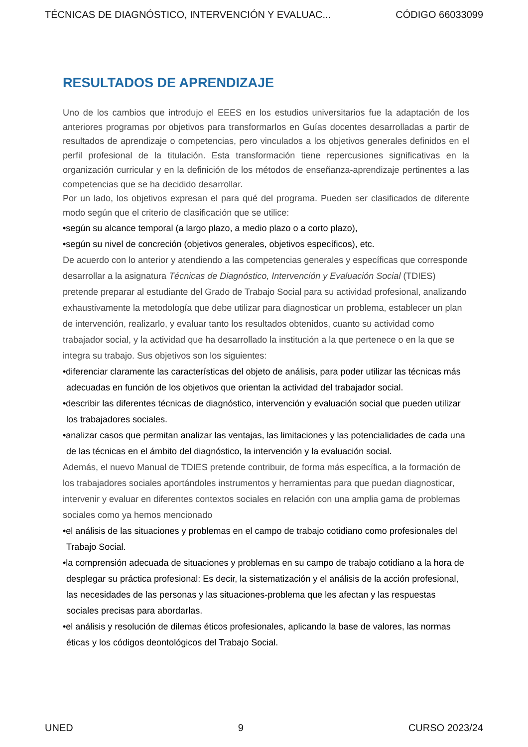TÉCNICAS DE DIAGNÓSTICO, INTERVENCIÓN Y EVALUAC... CÓDIGO 66033099
RESULTADOS DE APRENDIZAJE
Uno de los cambios que introdujo el EEES en los estudios universitarios fue la adaptación de los anteriores programas por objetivos para transformarlos en Guías docentes desarrolladas a partir de resultados de aprendizaje o competencias, pero vinculados a los objetivos generales definidos en el perfil profesional de la titulación. Esta transformación tiene repercusiones significativas en la organización curricular y en la definición de los métodos de enseñanza-aprendizaje pertinentes a las competencias que se ha decidido desarrollar.
Por un lado, los objetivos expresan el para qué del programa. Pueden ser clasificados de diferente modo según que el criterio de clasificación que se utilice:
•según su alcance temporal (a largo plazo, a medio plazo o a corto plazo),
•según su nivel de concreción (objetivos generales, objetivos específicos), etc.
De acuerdo con lo anterior y atendiendo a las competencias generales y específicas que corresponde desarrollar a la asignatura Técnicas de Diagnóstico, Intervención y Evaluación Social (TDIES) pretende preparar al estudiante del Grado de Trabajo Social para su actividad profesional, analizando exhaustivamente la metodología que debe utilizar para diagnosticar un problema, establecer un plan de intervención, realizarlo, y evaluar tanto los resultados obtenidos, cuanto su actividad como trabajador social, y la actividad que ha desarrollado la institución a la que pertenece o en la que se integra su trabajo. Sus objetivos son los siguientes:
•diferenciar claramente las características del objeto de análisis, para poder utilizar las técnicas más adecuadas en función de los objetivos que orientan la actividad del trabajador social.
•describir las diferentes técnicas de diagnóstico, intervención y evaluación social que pueden utilizar los trabajadores sociales.
•analizar casos que permitan analizar las ventajas, las limitaciones y las potencialidades de cada una de las técnicas en el ámbito del diagnóstico, la intervención y la evaluación social.
Además, el nuevo Manual de TDIES pretende contribuir, de forma más específica, a la formación de los trabajadores sociales aportándoles instrumentos y herramientas para que puedan diagnosticar, intervenir y evaluar en diferentes contextos sociales en relación con una amplia gama de problemas sociales como ya hemos mencionado
•el análisis de las situaciones y problemas en el campo de trabajo cotidiano como profesionales del Trabajo Social.
•la comprensión adecuada de situaciones y problemas en su campo de trabajo cotidiano a la hora de desplegar su práctica profesional: Es decir, la sistematización y el análisis de la acción profesional, las necesidades de las personas y las situaciones-problema que les afectan y las respuestas sociales precisas para abordarlas.
•el análisis y resolución de dilemas éticos profesionales, aplicando la base de valores, las normas éticas y los códigos deontológicos del Trabajo Social.
UNED 9 CURSO 2023/24